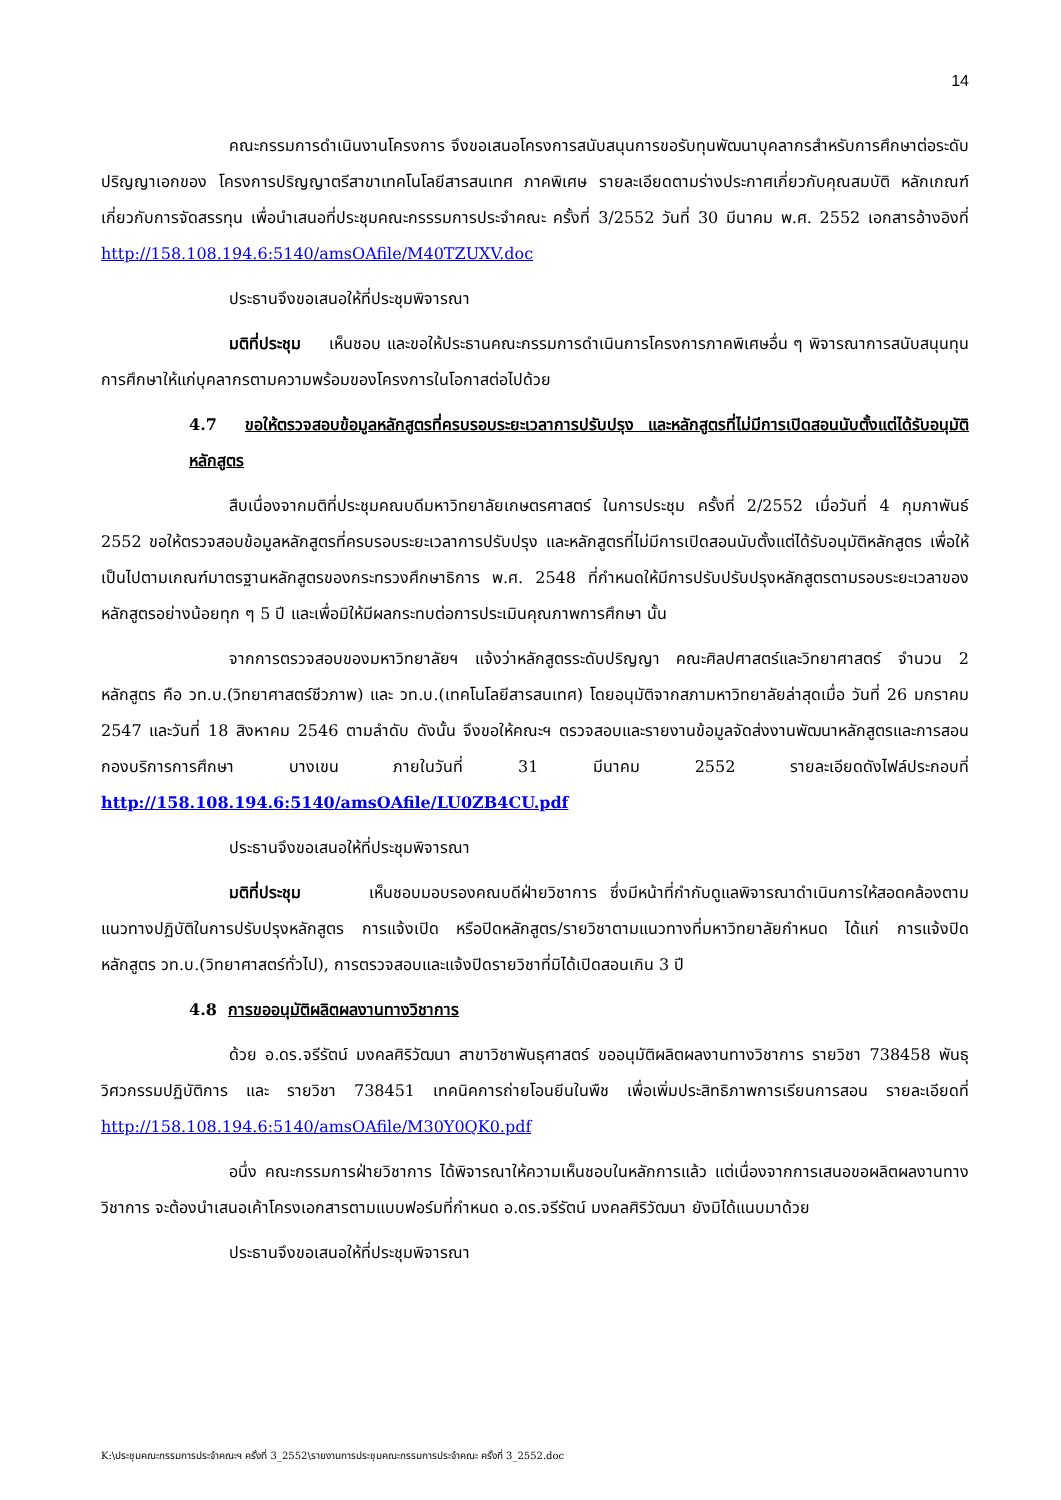14
คณะกรรมการดำเนินงานโครงการ จึงขอเสนอโครงการสนับสนุนการขอรับทุนพัฒนาบุคลากรสำหรับการศึกษาต่อระดับปริญญาเอกของ โครงการปริญญาตรีสาขาเทคโนโลยีสารสนเทศ ภาคพิเศษ รายละเอียดตามร่างประกาศเกี่ยวกับคุณสมบัติ หลักเกณฑ์ เกี่ยวกับการจัดสรรทุน เพื่อนำเสนอที่ประชุมคณะกรรรมการประจำคณะ ครั้งที่ 3/2552 วันที่ 30 มีนาคม พ.ศ. 2552 เอกสารอ้างอิงที่ http://158.108.194.6:5140/amsOAfile/M40TZUXV.doc
ประธานจึงขอเสนอให้ที่ประชุมพิจารณา
มติที่ประชุม เห็นชอบ และขอให้ประธานคณะกรรมการดำเนินการโครงการภาคพิเศษอื่น ๆ พิจารณาการสนับสนุนทุนการศึกษาให้แก่บุคลากรตามความพร้อมของโครงการในโอกาสต่อไปด้วย
4.7 ขอให้ตรวจสอบข้อมูลหลักสูตรที่ครบรอบระยะเวลาการปรับปรุง และหลักสูตรที่ไม่มีการเปิดสอนนับตั้งแต่ได้รับอนุมัติหลักสูตร
สืบเนื่องจากมติที่ประชุมคณบดีมหาวิทยาลัยเกษตรศาสตร์ ในการประชุม ครั้งที่ 2/2552 เมื่อวันที่ 4 กุมภาพันธ์ 2552 ขอให้ตรวจสอบข้อมูลหลักสูตรที่ครบรอบระยะเวลาการปรับปรุง และหลักสูตรที่ไม่มีการเปิดสอนนับตั้งแต่ได้รับอนุมัติหลักสูตร เพื่อให้เป็นไปตามเกณฑ์มาตรฐานหลักสูตรของกระทรวงศึกษาธิการ พ.ศ. 2548 ที่กำหนดให้มีการปรับปรับปรุงหลักสูตรตามรอบระยะเวลาของหลักสูตรอย่างน้อยทุก ๆ 5 ปี และเพื่อมิให้มีผลกระทบต่อการประเมินคุณภาพการศึกษา นั้น
จากการตรวจสอบของมหาวิทยาลัยฯ แจ้งว่าหลักสูตรระดับปริญญา คณะศิลปศาสตร์และวิทยาศาสตร์ จำนวน 2 หลักสูตร คือ วท.บ.(วิทยาศาสตร์ชีวภาพ) และ วท.บ.(เทคโนโลยีสารสนเทศ) โดยอนุมัติจากสภามหาวิทยาลัยล่าสุดเมื่อ วันที่ 26 มกราคม 2547 และวันที่ 18 สิงหาคม 2546 ตามลำดับ ดังนั้น จึงขอให้คณะฯ ตรวจสอบและรายงานข้อมูลจัดส่งงานพัฒนาหลักสูตรและการสอน กองบริการการศึกษา บางเขน ภายในวันที่ 31 มีนาคม 2552 รายละเอียดดังไฟล์ประกอบที่ http://158.108.194.6:5140/amsOAfile/LU0ZB4CU.pdf
ประธานจึงขอเสนอให้ที่ประชุมพิจารณา
มติที่ประชุม เห็นชอบมอบรองคณบดีฝ่ายวิชาการ ซึ่งมีหน้าที่กำกับดูแลพิจารณาดำเนินการให้สอดคล้องตามแนวทางปฏิบัติในการปรับปรุงหลักสูตร การแจ้งเปิด หรือปิดหลักสูตร/รายวิชาตามแนวทางที่มหาวิทยาลัยกำหนด ได้แก่ การแจ้งปิดหลักสูตร วท.บ.(วิทยาศาสตร์ทั่วไป), การตรวจสอบและแจ้งปิดรายวิชาที่มิได้เปิดสอนเกิน 3 ปี
4.8 การขออนุมัติผลิตผลงานทางวิชาการ
ด้วย อ.ดร.จรีรัตน์ มงคลศิริวัฒนา สาขาวิชาพันธุศาสตร์ ขออนุมัติผลิตผลงานทางวิชาการ รายวิชา 738458 พันธุวิศวกรรมปฏิบัติการ และ รายวิชา 738451 เทคนิคการถ่ายโอนยีนในพืช เพื่อเพิ่มประสิทธิภาพการเรียนการสอน รายละเอียดที่ http://158.108.194.6:5140/amsOAfile/M30Y0QK0.pdf
อนึ่ง คณะกรรมการฝ่ายวิชาการ ได้พิจารณาให้ความเห็นชอบในหลักการแล้ว แต่เนื่องจากการเสนอขอผลิตผลงานทางวิชาการ จะต้องนำเสนอเค้าโครงเอกสารตามแบบฟอร์มที่กำหนด อ.ดร.จรีรัตน์ มงคลศิริวัฒนา ยังมิได้แนบมาด้วย
ประธานจึงขอเสนอให้ที่ประชุมพิจารณา
K:\ประชุมคณะกรรมการประจำคณะฯ ครั้งที่ 3_2552\รายงานการประชุมคณะกรรมการประจำคณะ ครั้งที่ 3_2552.doc